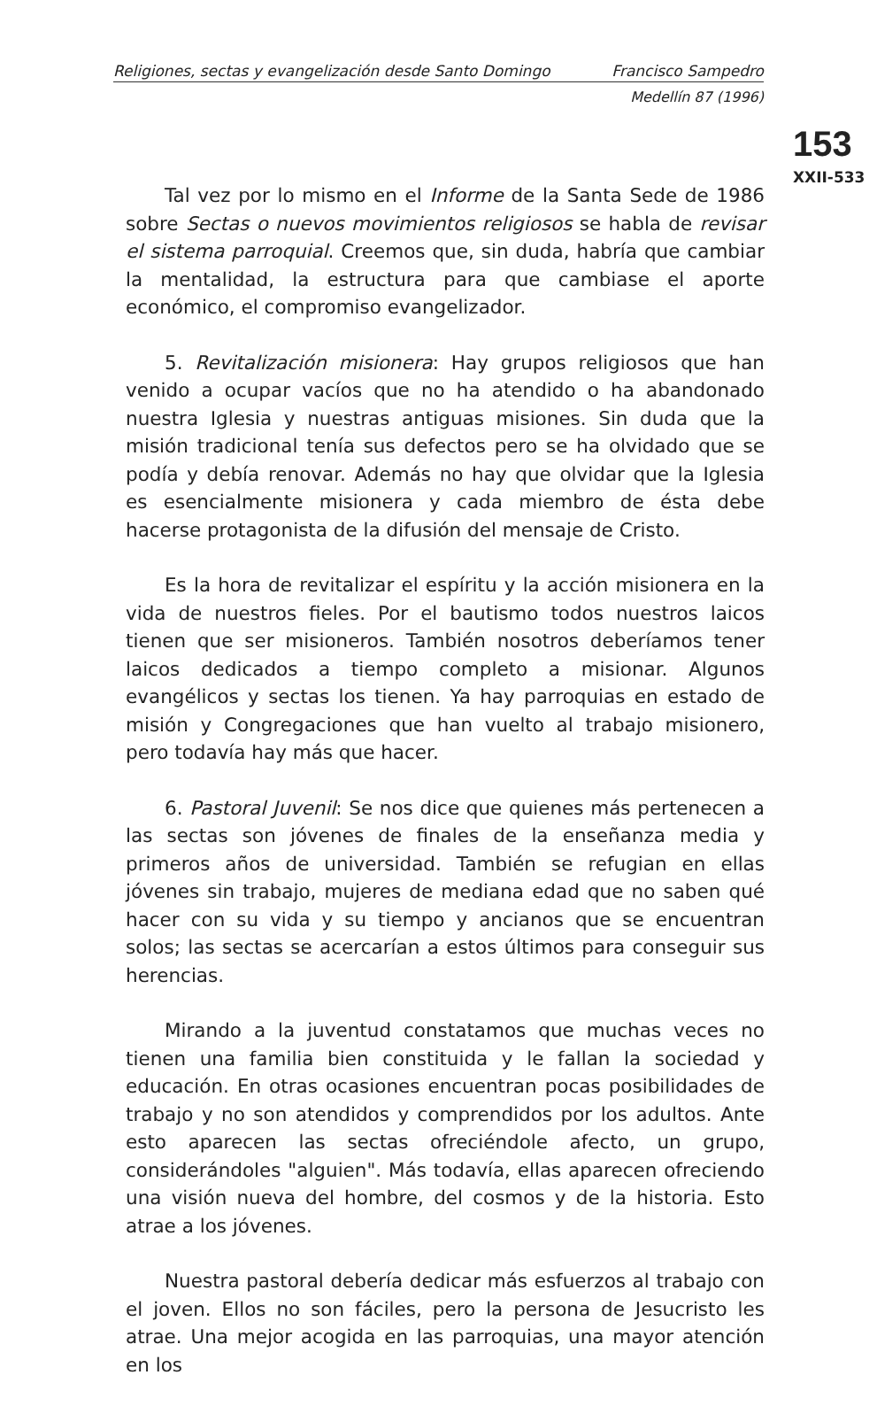Religiones, sectas y evangelización desde Santo Domingo Francisco Sampedro
Medellín 87 (1996)
153
XXII-533
Tal vez por lo mismo en el Informe de la Santa Sede de 1986 sobre Sectas o nuevos movimientos religiosos se habla de revisar el sistema parroquial. Creemos que, sin duda, habría que cambiar la mentalidad, la estructura para que cambiase el aporte económico, el compromiso evangelizador.
5. Revitalización misionera: Hay grupos religiosos que han venido a ocupar vacíos que no ha atendido o ha abandonado nuestra Iglesia y nuestras antiguas misiones. Sin duda que la misión tradicional tenía sus defectos pero se ha olvidado que se podía y debía renovar. Además no hay que olvidar que la Iglesia es esencialmente misionera y cada miembro de ésta debe hacerse protagonista de la difusión del mensaje de Cristo.
Es la hora de revitalizar el espíritu y la acción misionera en la vida de nuestros fieles. Por el bautismo todos nuestros laicos tienen que ser misioneros. También nosotros deberíamos tener laicos dedicados a tiempo completo a misionar. Algunos evangélicos y sectas los tienen. Ya hay parroquias en estado de misión y Congregaciones que han vuelto al trabajo misionero, pero todavía hay más que hacer.
6. Pastoral Juvenil: Se nos dice que quienes más pertenecen a las sectas son jóvenes de finales de la enseñanza media y primeros años de universidad. También se refugian en ellas jóvenes sin trabajo, mujeres de mediana edad que no saben qué hacer con su vida y su tiempo y ancianos que se encuentran solos; las sectas se acercarían a estos últimos para conseguir sus herencias.
Mirando a la juventud constatamos que muchas veces no tienen una familia bien constituida y le fallan la sociedad y educación. En otras ocasiones encuentran pocas posibilidades de trabajo y no son atendidos y comprendidos por los adultos. Ante esto aparecen las sectas ofreciéndole afecto, un grupo, considerándoles "alguien". Más todavía, ellas aparecen ofreciendo una visión nueva del hombre, del cosmos y de la historia. Esto atrae a los jóvenes.
Nuestra pastoral debería dedicar más esfuerzos al trabajo con el joven. Ellos no son fáciles, pero la persona de Jesucristo les atrae. Una mejor acogida en las parroquias, una mayor atención en los